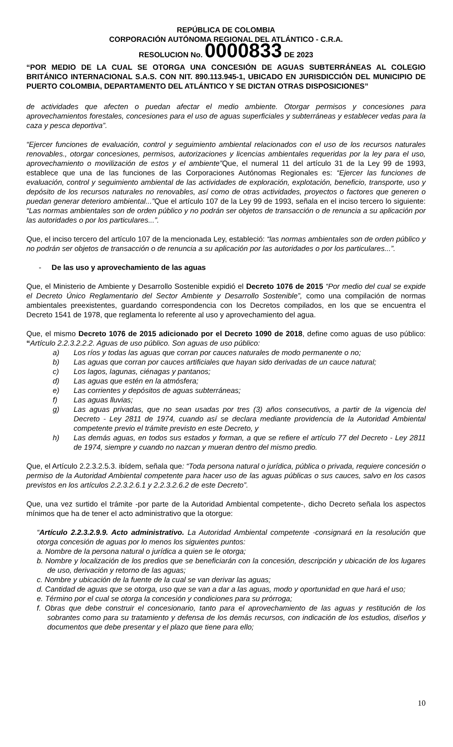REPÚBLICA DE COLOMBIA
CORPORACIÓN AUTÓNOMA REGIONAL DEL ATLÁNTICO - C.R.A.
RESOLUCION No. 0000833 DE 2023
“POR MEDIO DE LA CUAL SE OTORGA UNA CONCESIÓN DE AGUAS SUBTERRÁNEAS AL COLEGIO BRITÁNICO INTERNACIONAL S.A.S. CON NIT. 890.113.945-1, UBICADO EN JURISDICCIÓN DEL MUNICIPIO DE PUERTO COLOMBIA, DEPARTAMENTO DEL ATLÁNTICO Y SE DICTAN OTRAS DISPOSICIONES”
de actividades que afecten o puedan afectar el medio ambiente. Otorgar permisos y concesiones para aprovechamientos forestales, concesiones para el uso de aguas superficiales y subterráneas y establecer vedas para la caza y pesca deportiva”.
“Ejercer funciones de evaluación, control y seguimiento ambiental relacionados con el uso de los recursos naturales renovables., otorgar concesiones, permisos, autorizaciones y licencias ambientales requeridas por la ley para el uso, aprovechamiento o movilización de estos y el ambiente”Que, el numeral 11 del artículo 31 de la Ley 99 de 1993, establece que una de las funciones de las Corporaciones Autónomas Regionales es: “Ejercer las funciones de evaluación, control y seguimiento ambiental de las actividades de exploración, explotación, beneficio, transporte, uso y depósito de los recursos naturales no renovables, así como de otras actividades, proyectos o factores que generen o puedan generar deterioro ambiental...”Que el artículo 107 de la Ley 99 de 1993, señala en el inciso tercero lo siguiente: “Las normas ambientales son de orden público y no podrán ser objetos de transacción o de renuncia a su aplicación por las autoridades o por los particulares...”.
Que, el inciso tercero del artículo 107 de la mencionada Ley, estableció: “las normas ambientales son de orden público y no podrán ser objetos de transacción o de renuncia a su aplicación por las autoridades o por los particulares...”.
- De las uso y aprovechamiento de las aguas
Que, el Ministerio de Ambiente y Desarrollo Sostenible expidió el Decreto 1076 de 2015 “Por medio del cual se expide el Decreto Único Reglamentario del Sector Ambiente y Desarrollo Sostenible”, como una compilación de normas ambientales preexistentes, guardando correspondencia con los Decretos compilados, en los que se encuentra el Decreto 1541 de 1978, que reglamenta lo referente al uso y aprovechamiento del agua.
Que, el mismo Decreto 1076 de 2015 adicionado por el Decreto 1090 de 2018, define como aguas de uso público: “Artículo 2.2.3.2.2.2. Aguas de uso público. Son aguas de uso público:
a) Los ríos y todas las aguas que corran por cauces naturales de modo permanente o no;
b) Las aguas que corran por cauces artificiales que hayan sido derivadas de un cauce natural;
c) Los lagos, lagunas, ciénagas y pantanos;
d) Las aguas que estén en la atmósfera;
e) Las corrientes y depósitos de aguas subterráneas;
f) Las aguas lluvias;
g) Las aguas privadas, que no sean usadas por tres (3) años consecutivos, a partir de la vigencia del Decreto - Ley 2811 de 1974, cuando así se declara mediante providencia de la Autoridad Ambiental competente previo el trámite previsto en este Decreto, y
h) Las demás aguas, en todos sus estados y forman, a que se refiere el artículo 77 del Decreto - Ley 2811 de 1974, siempre y cuando no nazcan y mueran dentro del mismo predio.
Que, el Artículo 2.2.3.2.5.3. ibídem, señala que: “Toda persona natural o jurídica, pública o privada, requiere concesión o permiso de la Autoridad Ambiental competente para hacer uso de las aguas públicas o sus cauces, salvo en los casos previstos en los artículos 2.2.3.2.6.1 y 2.2.3.2.6.2 de este Decreto”.
Que, una vez surtido el trámite -por parte de la Autoridad Ambiental competente-, dicho Decreto señala los aspectos mínimos que ha de tener el acto administrativo que la otorgue:
“Artículo 2.2.3.2.9.9. Acto administrativo. La Autoridad Ambiental competente -consignará en la resolución que otorga concesión de aguas por lo menos los siguientes puntos:
a. Nombre de la persona natural o jurídica a quien se le otorga;
b. Nombre y localización de los predios que se beneficiarán con la concesión, descripción y ubicación de los lugares de uso, derivación y retorno de las aguas;
c. Nombre y ubicación de la fuente de la cual se van derivar las aguas;
d. Cantidad de aguas que se otorga, uso que se van a dar a las aguas, modo y oportunidad en que hará el uso;
e. Término por el cual se otorga la concesión y condiciones para su prórroga;
f. Obras que debe construir el concesionario, tanto para el aprovechamiento de las aguas y restitución de los sobrantes como para su tratamiento y defensa de los demás recursos, con indicación de los estudios, diseños y documentos que debe presentar y el plazo que tiene para ello;
10